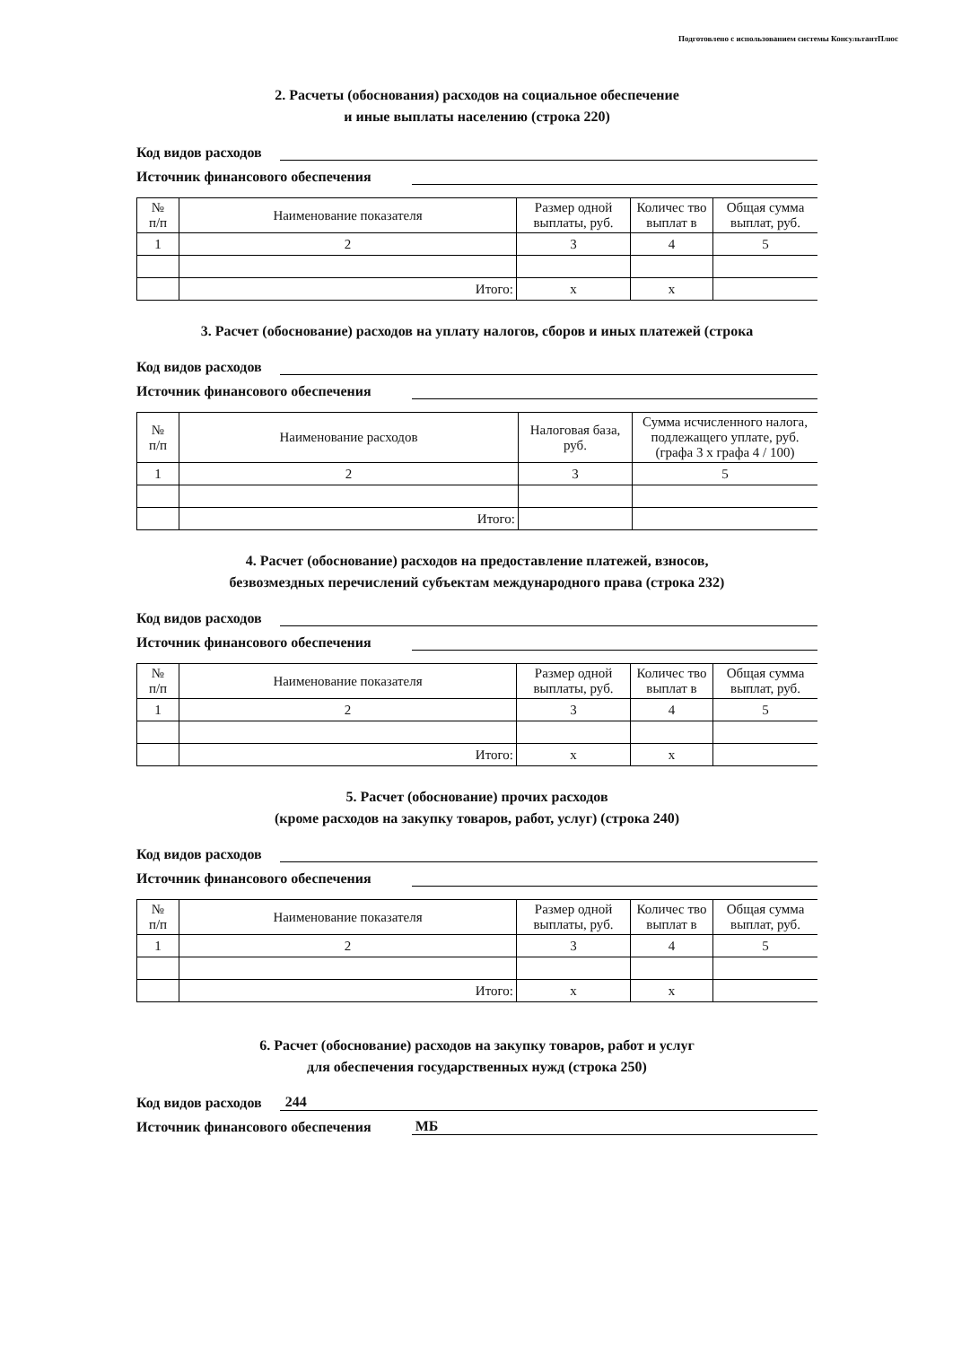Подготовлено с использованием системы КонсультантПлюс
2. Расчеты (обоснования) расходов на социальное обеспечение
и иные выплаты населению (строка 220)
Код видов расходов
Источник финансового обеспечения
| № п/п | Наименование показателя | Размер одной выплаты, руб. | Количес тво выплат в | Общая сумма выплат, руб. |
| --- | --- | --- | --- | --- |
| 1 | 2 | 3 | 4 | 5 |
| | Итого: | х | х | |
3. Расчет (обоснование) расходов на уплату налогов, сборов и иных платежей (строка
Код видов расходов
Источник финансового обеспечения
| № п/п | Наименование расходов | Налоговая база, руб. | Сумма исчисленного налога, подлежащего уплате, руб. (графа 3 х графа 4 / 100) |
| --- | --- | --- | --- |
| 1 | 2 | 3 | 5 |
| | Итого: | | |
4. Расчет (обоснование) расходов на предоставление платежей, взносов,
безвозмездных перечислений субъектам международного права (строка 232)
Код видов расходов
Источник финансового обеспечения
| № п/п | Наименование показателя | Размер одной выплаты, руб. | Количес тво выплат в | Общая сумма выплат, руб. |
| --- | --- | --- | --- | --- |
| 1 | 2 | 3 | 4 | 5 |
| | Итого: | х | х | |
5. Расчет (обоснование) прочих расходов
(кроме расходов на закупку товаров, работ, услуг) (строка 240)
Код видов расходов
Источник финансового обеспечения
| № п/п | Наименование показателя | Размер одной выплаты, руб. | Количес тво выплат в | Общая сумма выплат, руб. |
| --- | --- | --- | --- | --- |
| 1 | 2 | 3 | 4 | 5 |
| | Итого: | х | х | |
6. Расчет (обоснование) расходов на закупку товаров, работ и услуг
для обеспечения государственных нужд (строка 250)
Код видов расходов 244
Источник финансового обеспечения МБ